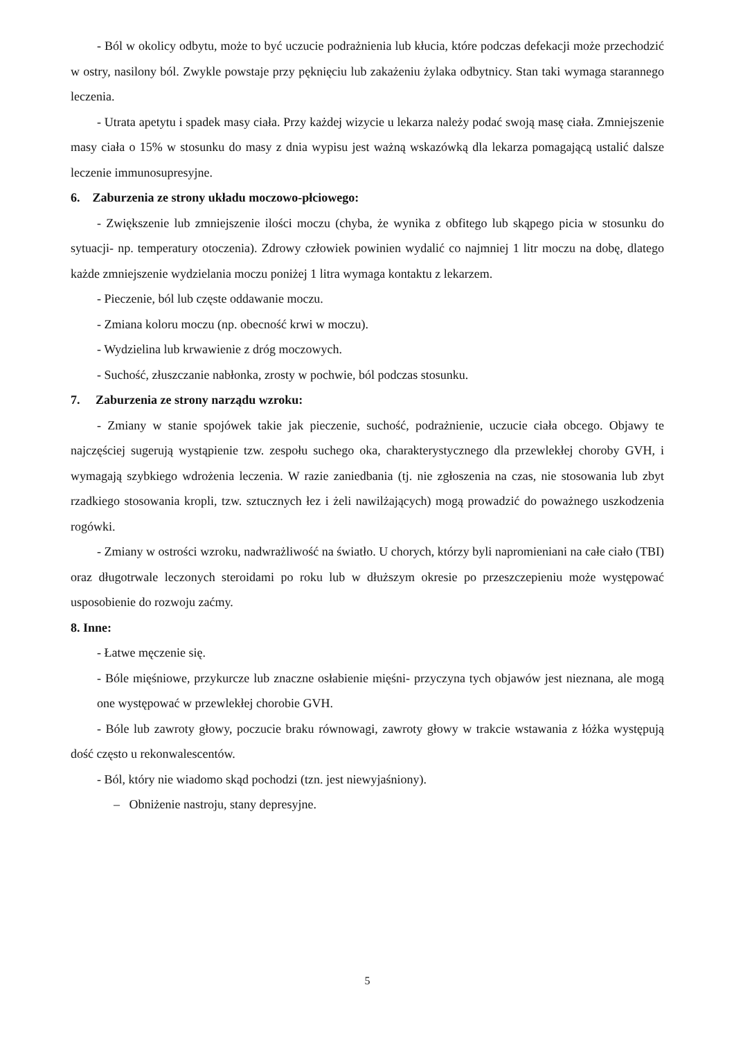- Ból w okolicy odbytu, może to być uczucie podrażnienia lub kłucia, które podczas defekacji może przechodzić w ostry, nasilony ból. Zwykle powstaje przy pęknięciu lub zakażeniu żylaka odbytnicy. Stan taki wymaga starannego leczenia.
- Utrata apetytu i spadek masy ciała. Przy każdej wizycie u lekarza należy podać swoją masę ciała. Zmniejszenie masy ciała o 15% w stosunku do masy z dnia wypisu jest ważną wskazówką dla lekarza pomagającą ustalić dalsze leczenie immunosupresyjne.
6. Zaburzenia ze strony układu moczowo-płciowego:
- Zwiększenie lub zmniejszenie ilości moczu (chyba, że wynika z obfitego lub skąpego picia w stosunku do sytuacji- np. temperatury otoczenia). Zdrowy człowiek powinien wydalić co najmniej 1 litr moczu na dobę, dlatego każde zmniejszenie wydzielania moczu poniżej 1 litra wymaga kontaktu z lekarzem.
- Pieczenie, ból lub częste oddawanie moczu.
- Zmiana koloru moczu (np. obecność krwi w moczu).
- Wydzielina lub krwawienie z dróg moczowych.
- Suchość, złuszczanie nabłonka, zrosty w pochwie, ból podczas stosunku.
7. Zaburzenia ze strony narządu wzroku:
- Zmiany w stanie spojówek takie jak pieczenie, suchość, podrażnienie, uczucie ciała obcego. Objawy te najczęściej sugerują wystąpienie tzw. zespołu suchego oka, charakterystycznego dla przewlekłej choroby GVH, i wymagają szybkiego wdrożenia leczenia. W razie zaniedbania (tj. nie zgłoszenia na czas, nie stosowania lub zbyt rzadkiego stosowania kropli, tzw. sztucznych łez i żeli nawilżających) mogą prowadzić do poważnego uszkodzenia rogówki.
- Zmiany w ostrości wzroku, nadwrażliwość na światło. U chorych, którzy byli napromieniani na całe ciało (TBI) oraz długotrwale leczonych steroidami po roku lub w dłuższym okresie po przeszczepieniu może występować usposobienie do rozwoju zaćmy.
8. Inne:
- Łatwe męczenie się.
- Bóle mięśniowe, przykurcze lub znaczne osłabienie mięśni- przyczyna tych objawów jest nieznana, ale mogą one występować w przewlekłej chorobie GVH.
- Bóle lub zawroty głowy, poczucie braku równowagi, zawroty głowy w trakcie wstawania z łóżka występują dość często u rekonwalescentów.
- Ból, który nie wiadomo skąd pochodzi (tzn. jest niewyjaśniony).
– Obniżenie nastroju, stany depresyjne.
5